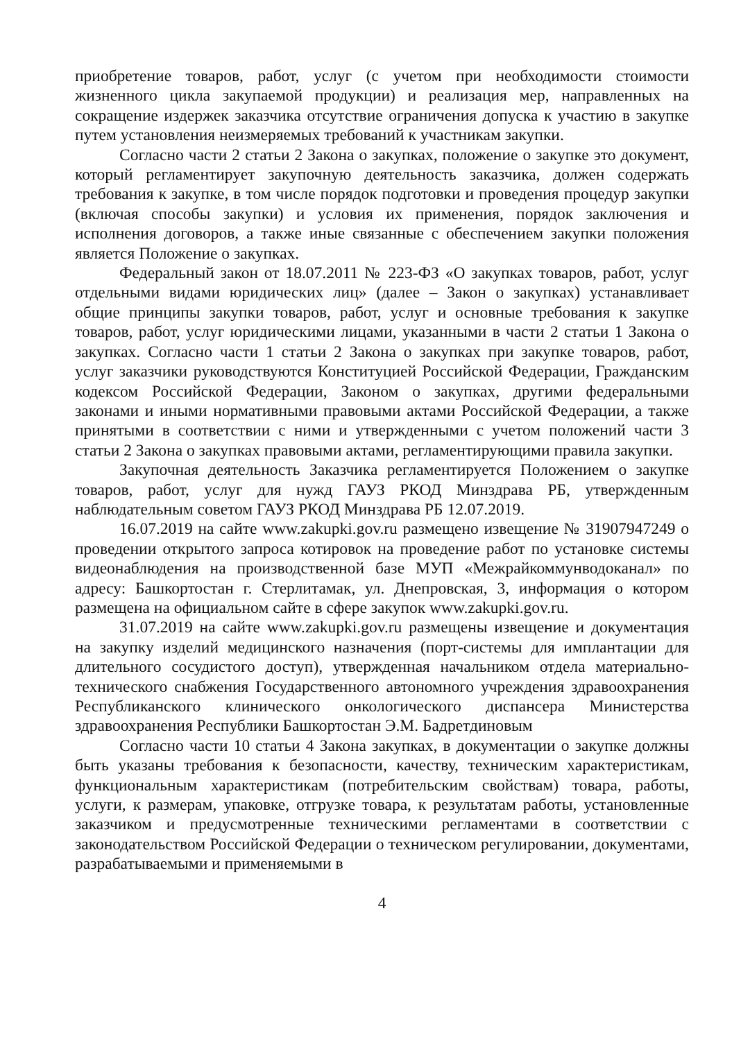приобретение товаров, работ, услуг (с учетом при необходимости стоимости жизненного цикла закупаемой продукции) и реализация мер, направленных на сокращение издержек заказчика отсутствие ограничения допуска к участию в закупке путем установления неизмеряемых требований к участникам закупки.
Согласно части 2 статьи 2 Закона о закупках, положение о закупке это документ, который регламентирует закупочную деятельность заказчика, должен содержать требования к закупке, в том числе порядок подготовки и проведения процедур закупки (включая способы закупки) и условия их применения, порядок заключения и исполнения договоров, а также иные связанные с обеспечением закупки положения является Положение о закупках.
Федеральный закон от 18.07.2011 № 223-ФЗ «О закупках товаров, работ, услуг отдельными видами юридических лиц» (далее – Закон о закупках) устанавливает общие принципы закупки товаров, работ, услуг и основные требования к закупке товаров, работ, услуг юридическими лицами, указанными в части 2 статьи 1 Закона о закупках. Согласно части 1 статьи 2 Закона о закупках при закупке товаров, работ, услуг заказчики руководствуются Конституцией Российской Федерации, Гражданским кодексом Российской Федерации, Законом о закупках, другими федеральными законами и иными нормативными правовыми актами Российской Федерации, а также принятыми в соответствии с ними и утвержденными с учетом положений части 3 статьи 2 Закона о закупках правовыми актами, регламентирующими правила закупки.
Закупочная деятельность Заказчика регламентируется Положением о закупке товаров, работ, услуг для нужд ГАУЗ РКОД Минздрава РБ, утвержденным наблюдательным советом ГАУЗ РКОД Минздрава РБ 12.07.2019.
16.07.2019 на сайте www.zakupki.gov.ru размещено извещение № 31907947249 о проведении открытого запроса котировок на проведение работ по установке системы видеонаблюдения на производственной базе МУП «Межрайкоммунводоканал» по адресу: Башкортостан г. Стерлитамак, ул. Днепровская, 3, информация о котором размещена на официальном сайте в сфере закупок www.zakupki.gov.ru.
31.07.2019 на сайте www.zakupki.gov.ru размещены извещение и документация на закупку изделий медицинского назначения (порт-системы для имплантации для длительного сосудистого доступ), утвержденная начальником отдела материально-технического снабжения Государственного автономного учреждения здравоохранения Республиканского клинического онкологического диспансера Министерства здравоохранения Республики Башкортостан Э.М. Бадретдиновым
Согласно части 10 статьи 4 Закона закупках, в документации о закупке должны быть указаны требования к безопасности, качеству, техническим характеристикам, функциональным характеристикам (потребительским свойствам) товара, работы, услуги, к размерам, упаковке, отгрузке товара, к результатам работы, установленные заказчиком и предусмотренные техническими регламентами в соответствии с законодательством Российской Федерации о техническом регулировании, документами, разрабатываемыми и применяемыми в
4